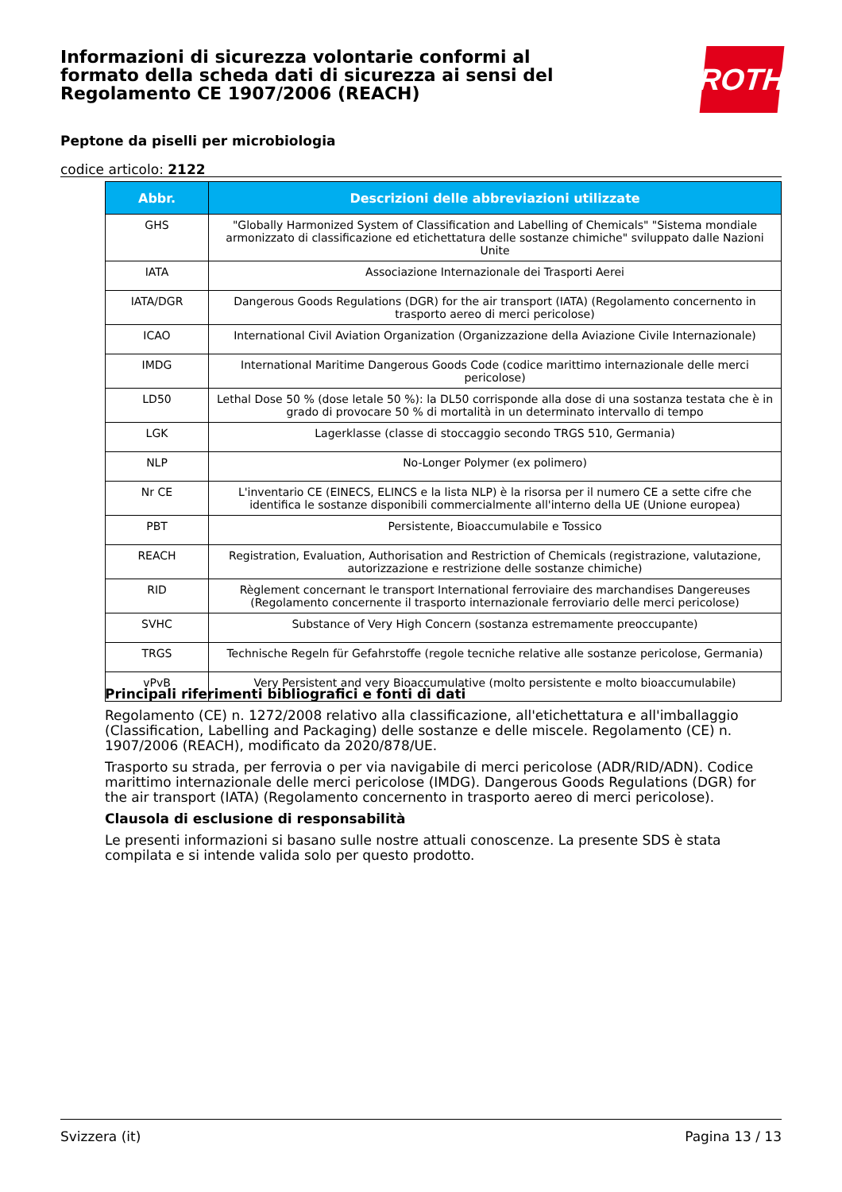Informazioni di sicurezza volontarie conformi al formato della scheda dati di sicurezza ai sensi del Regolamento CE 1907/2006 (REACH)
Peptone da piselli per microbiologia
codice articolo: 2122
ROTH
| Abbr. | Descrizioni delle abbreviazioni utilizzate |
| --- | --- |
| GHS | "Globally Harmonized System of Classification and Labelling of Chemicals" "Sistema mondiale armonizzato di classificazione ed etichettatura delle sostanze chimiche" sviluppato dalle Nazioni Unite |
| IATA | Associazione Internazionale dei Trasporti Aerei |
| IATA/DGR | Dangerous Goods Regulations (DGR) for the air transport (IATA) (Regolamento concernento in trasporto aereo di merci pericolose) |
| ICAO | International Civil Aviation Organization (Organizzazione della Aviazione Civile Internazionale) |
| IMDG | International Maritime Dangerous Goods Code (codice marittimo internazionale delle merci pericolose) |
| LD50 | Lethal Dose 50 % (dose letale 50 %): la DL50 corrisponde alla dose di una sostanza testata che è in grado di provocare 50 % di mortalità in un determinato intervallo di tempo |
| LGK | Lagerklasse (classe di stoccaggio secondo TRGS 510, Germania) |
| NLP | No-Longer Polymer (ex polimero) |
| Nr CE | L'inventario CE (EINECS, ELINCS e la lista NLP) è la risorsa per il numero CE a sette cifre che identifica le sostanze disponibili commercialmente all'interno della UE (Unione europea) |
| PBT | Persistente, Bioaccumulabile e Tossico |
| REACH | Registration, Evaluation, Authorisation and Restriction of Chemicals (registrazione, valutazione, autorizzazione e restrizione delle sostanze chimiche) |
| RID | Règlement concernant le transport International ferroviaire des marchandises Dangereuses (Regolamento concernente il trasporto internazionale ferroviario delle merci pericolose) |
| SVHC | Substance of Very High Concern (sostanza estremamente preoccupante) |
| TRGS | Technische Regeln für Gefahrstoffe (regole tecniche relative alle sostanze pericolose, Germania) |
| vPvB | Very Persistent and very Bioaccumulative (molto persistente e molto bioaccumulabile) |
Principali riferimenti bibliografici e fonti di dati
Regolamento (CE) n. 1272/2008 relativo alla classificazione, all'etichettatura e all'imballaggio (Classification, Labelling and Packaging) delle sostanze e delle miscele. Regolamento (CE) n. 1907/2006 (REACH), modificato da 2020/878/UE.
Trasporto su strada, per ferrovia o per via navigabile di merci pericolose (ADR/RID/ADN). Codice marittimo internazionale delle merci pericolose (IMDG). Dangerous Goods Regulations (DGR) for the air transport (IATA) (Regolamento concernento in trasporto aereo di merci pericolose).
Clausola di esclusione di responsabilità
Le presenti informazioni si basano sulle nostre attuali conoscenze. La presente SDS è stata compilata e si intende valida solo per questo prodotto.
Svizzera (it) Pagina 13 / 13